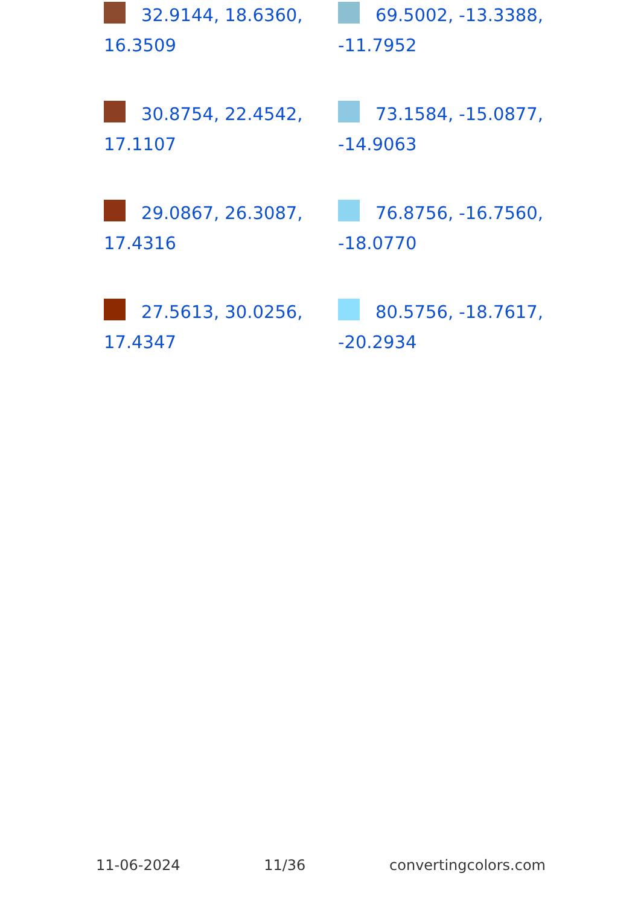32.9144, 18.6360, 16.3509
69.5002, -13.3388, -11.7952
30.8754, 22.4542, 17.1107
73.1584, -15.0877, -14.9063
29.0867, 26.3087, 17.4316
76.8756, -16.7560, -18.0770
27.5613, 30.0256, 17.4347
80.5756, -18.7617, -20.2934
11-06-2024 11/36 convertingcolors.com